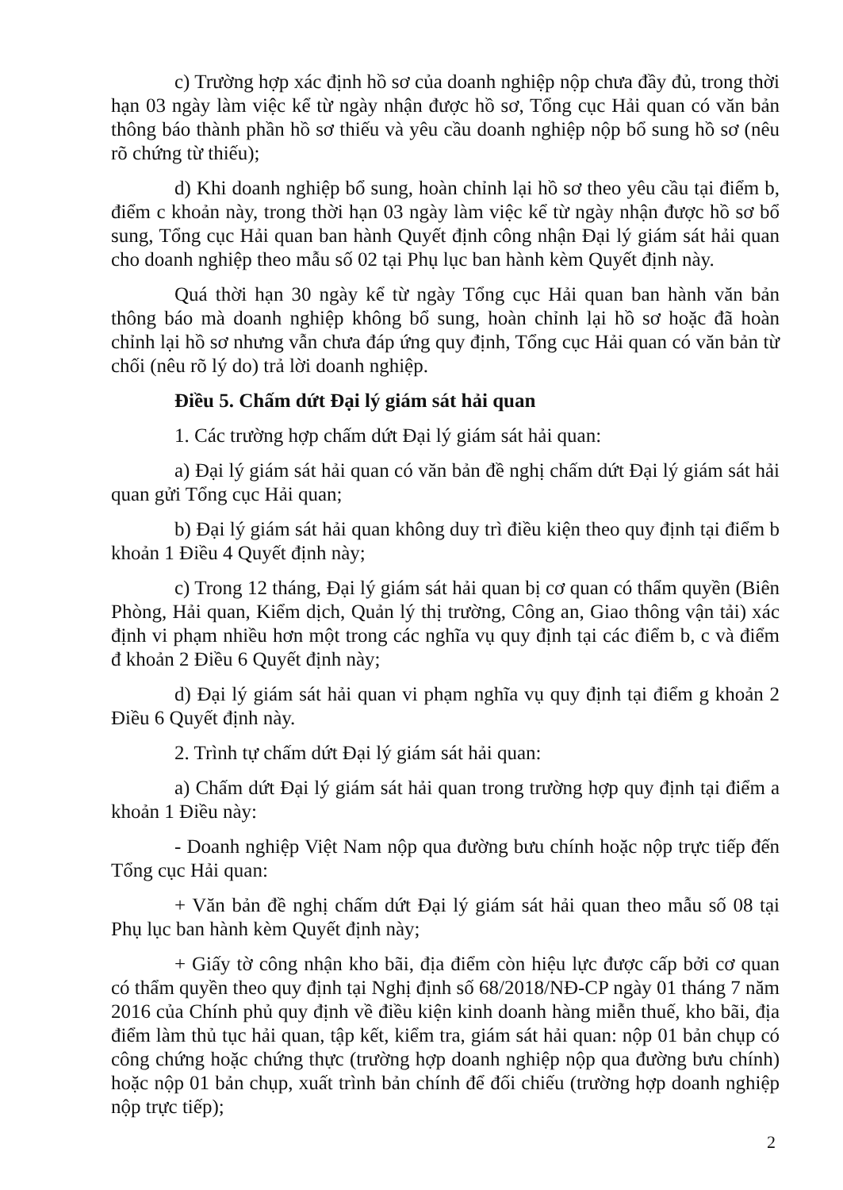c) Trường hợp xác định hồ sơ của doanh nghiệp nộp chưa đầy đủ, trong thời hạn 03 ngày làm việc kể từ ngày nhận được hồ sơ, Tổng cục Hải quan có văn bản thông báo thành phần hồ sơ thiếu và yêu cầu doanh nghiệp nộp bổ sung hồ sơ (nêu rõ chứng từ thiếu);
d) Khi doanh nghiệp bổ sung, hoàn chỉnh lại hồ sơ theo yêu cầu tại điểm b, điểm c khoản này, trong thời hạn 03 ngày làm việc kể từ ngày nhận được hồ sơ bổ sung, Tổng cục Hải quan ban hành Quyết định công nhận Đại lý giám sát hải quan cho doanh nghiệp theo mẫu số 02 tại Phụ lục ban hành kèm Quyết định này.
Quá thời hạn 30 ngày kể từ ngày Tổng cục Hải quan ban hành văn bản thông báo mà doanh nghiệp không bổ sung, hoàn chỉnh lại hồ sơ hoặc đã hoàn chỉnh lại hồ sơ nhưng vẫn chưa đáp ứng quy định, Tổng cục Hải quan có văn bản từ chối (nêu rõ lý do) trả lời doanh nghiệp.
Điều 5. Chấm dứt Đại lý giám sát hải quan
1. Các trường hợp chấm dứt Đại lý giám sát hải quan:
a) Đại lý giám sát hải quan có văn bản đề nghị chấm dứt Đại lý giám sát hải quan gửi Tổng cục Hải quan;
b) Đại lý giám sát hải quan không duy trì điều kiện theo quy định tại điểm b khoản 1 Điều 4 Quyết định này;
c) Trong 12 tháng, Đại lý giám sát hải quan bị cơ quan có thẩm quyền (Biên Phòng, Hải quan, Kiểm dịch, Quản lý thị trường, Công an, Giao thông vận tải) xác định vi phạm nhiều hơn một trong các nghĩa vụ quy định tại các điểm b, c và điểm đ khoản 2 Điều 6 Quyết định này;
d) Đại lý giám sát hải quan vi phạm nghĩa vụ quy định tại điểm g khoản 2 Điều 6 Quyết định này.
2. Trình tự chấm dứt Đại lý giám sát hải quan:
a) Chấm dứt Đại lý giám sát hải quan trong trường hợp quy định tại điểm a khoản 1 Điều này:
- Doanh nghiệp Việt Nam nộp qua đường bưu chính hoặc nộp trực tiếp đến Tổng cục Hải quan:
+ Văn bản đề nghị chấm dứt Đại lý giám sát hải quan theo mẫu số 08 tại Phụ lục ban hành kèm Quyết định này;
+ Giấy tờ công nhận kho bãi, địa điểm còn hiệu lực được cấp bởi cơ quan có thẩm quyền theo quy định tại Nghị định số 68/2018/NĐ-CP ngày 01 tháng 7 năm 2016 của Chính phủ quy định về điều kiện kinh doanh hàng miễn thuế, kho bãi, địa điểm làm thủ tục hải quan, tập kết, kiểm tra, giám sát hải quan: nộp 01 bản chụp có công chứng hoặc chứng thực (trường hợp doanh nghiệp nộp qua đường bưu chính) hoặc nộp 01 bản chụp, xuất trình bản chính để đối chiếu (trường hợp doanh nghiệp nộp trực tiếp);
2